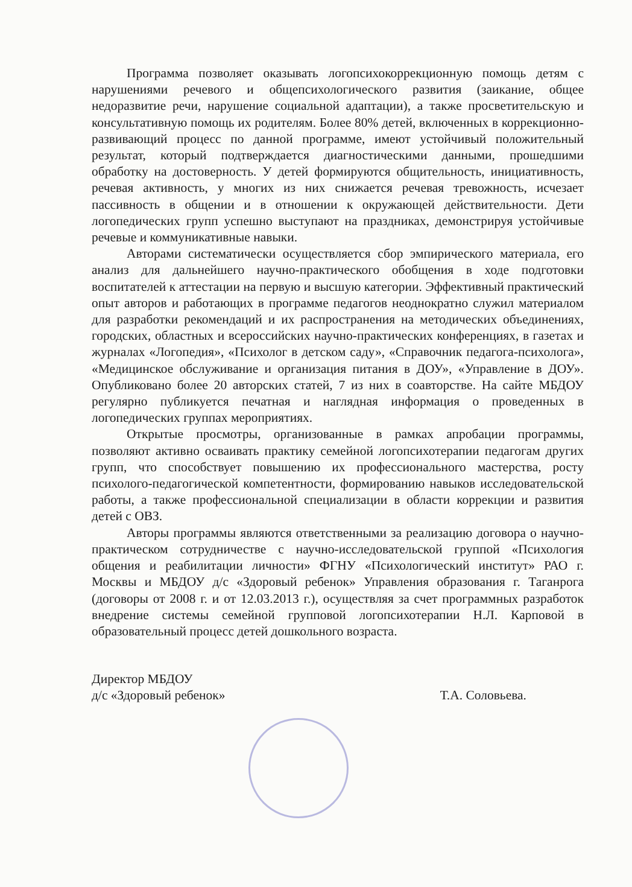Программа позволяет оказывать логопсихокоррекционную помощь детям с нарушениями речевого и общепсихологического развития (заикание, общее недоразвитие речи, нарушение социальной адаптации), а также просветительскую и консультативную помощь их родителям. Более 80% детей, включенных в коррекционно-развивающий процесс по данной программе, имеют устойчивый положительный результат, который подтверждается диагностическими данными, прошедшими обработку на достоверность. У детей формируются общительность, инициативность, речевая активность, у многих из них снижается речевая тревожность, исчезает пассивность в общении и в отношении к окружающей действительности. Дети логопедических групп успешно выступают на праздниках, демонстрируя устойчивые речевые и коммуникативные навыки.
Авторами систематически осуществляется сбор эмпирического материала, его анализ для дальнейшего научно-практического обобщения в ходе подготовки воспитателей к аттестации на первую и высшую категории. Эффективный практический опыт авторов и работающих в программе педагогов неоднократно служил материалом для разработки рекомендаций и их распространения на методических объединениях, городских, областных и всероссийских научно-практических конференциях, в газетах и журналах «Логопедия», «Психолог в детском саду», «Справочник педагога-психолога», «Медицинское обслуживание и организация питания в ДОУ», «Управление в ДОУ». Опубликовано более 20 авторских статей, 7 из них в соавторстве. На сайте МБДОУ регулярно публикуется печатная и наглядная информация о проведенных в логопедических группах мероприятиях.
Открытые просмотры, организованные в рамках апробации программы, позволяют активно осваивать практику семейной логопсихотерапии педагогам других групп, что способствует повышению их профессионального мастерства, росту психолого-педагогической компетентности, формированию навыков исследовательской работы, а также профессиональной специализации в области коррекции и развития детей с ОВЗ.
Авторы программы являются ответственными за реализацию договора о научно-практическом сотрудничестве с научно-исследовательской группой «Психология общения и реабилитации личности» ФГНУ «Психологический институт» РАО г. Москвы и МБДОУ д/с «Здоровый ребенок» Управления образования г. Таганрога (договоры от 2008 г. и от 12.03.2013 г.), осуществляя за счет программных разработок внедрение системы семейной групповой логопсихотерапии Н.Л. Карповой в образовательный процесс детей дошкольного возраста.
Директор МБДОУ
д/с «Здоровый ребенок»
Т.А. Соловьева.